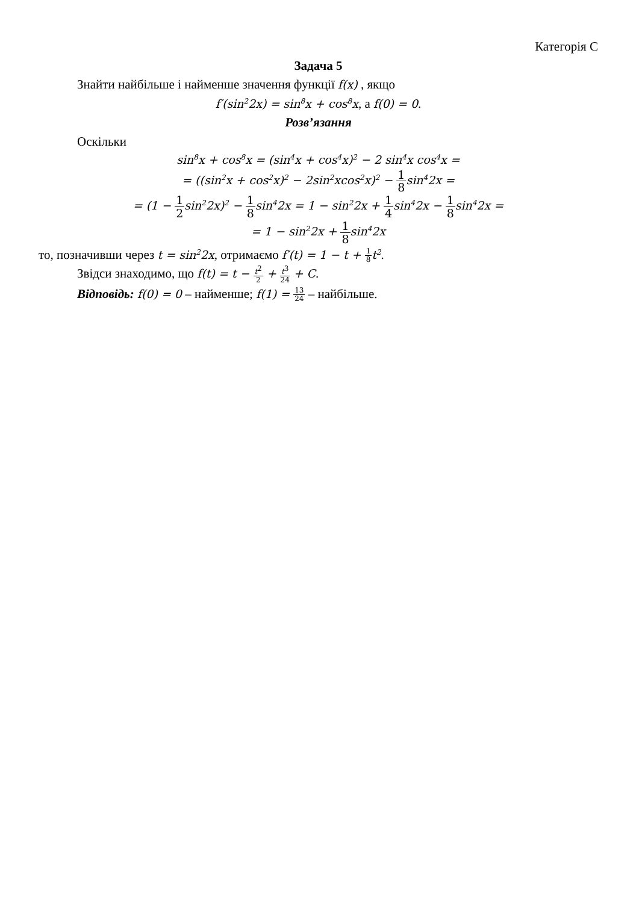Категорія С
Задача 5
Знайти найбільше і найменше значення функції f(x) , якщо
f′(sin<sup>2</sup>2x) = sin<sup>8</sup>x + cos<sup>8</sup>x, а f(0) = 0.
Розв’язання
Оскільки
sin<sup>8</sup>x + cos<sup>8</sup>x = (sin<sup>4</sup>x + cos<sup>4</sup>x)<sup>2</sup> − 2 sin<sup>4</sup>x cos<sup>4</sup>x =
= ((sin<sup>2</sup>x + cos<sup>2</sup>x)<sup>2</sup> − 2sin<sup>2</sup>xcos<sup>2</sup>x)<sup>2</sup> − 1 8sin<sup>4</sup>2x =
= (1 − 1 2sin<sup>2</sup>2x)<sup>2</sup> − 1 8sin<sup>4</sup>2x = 1 − sin<sup>2</sup>2x + 1 4sin<sup>4</sup>2x − 1 8sin<sup>4</sup>2x =
= 1 − sin<sup>2</sup>2x + 1 8sin<sup>4</sup>2x
то, позначивши через t = sin<sup>2</sup>2x, отримаємо f′(t) = 1 − t + 1 8t<sup>2</sup>.
Звідси знаходимо, що f(t) = t − t<sup>2</sup> 2 + t<sup>3</sup> 24 + C.
Відповідь: f(0) = 0 – найменше; f(1) = 13 24 – найбільше.